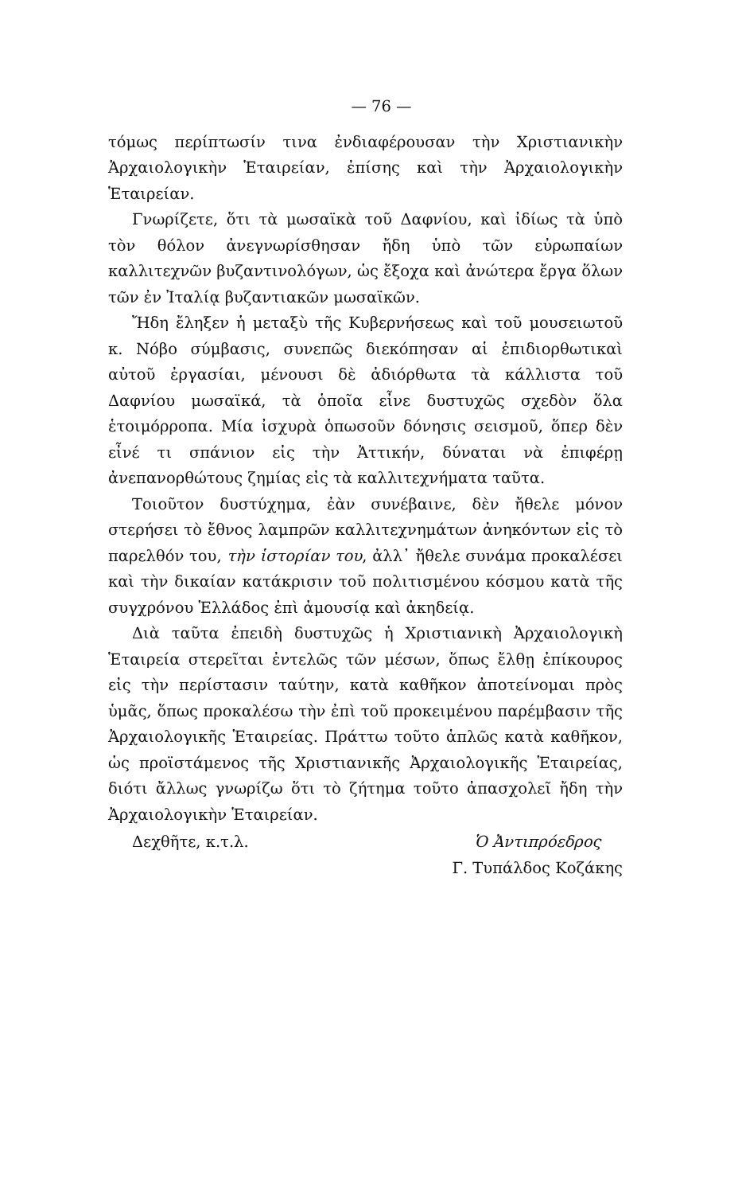— 76 —
τόμως περίπτωσίν τινα ἐνδιαφέρουσαν τὴν Χριστιανικὴν Ἀρχαιολογικὴν Ἑταιρείαν, ἐπίσης καὶ τὴν Ἀρχαιολογικὴν Ἑταιρείαν.
Γνωρίζετε, ὅτι τὰ μωσαϊκὰ τοῦ Δαφνίου, καὶ ἰδίως τὰ ὑπὸ τὸν θόλον ἀνεγνωρίσθησαν ἤδη ὑπὸ τῶν εὐρωπαίων καλλιτεχνῶν βυζαντινολόγων, ὡς ἔξοχα καὶ ἀνώτερα ἔργα ὅλων τῶν ἐν Ἰταλίᾳ βυζαντιακῶν μωσαϊκῶν.
Ἤδη ἔληξεν ἡ μεταξὺ τῆς Κυβερνήσεως καὶ τοῦ μουσειωτοῦ κ. Νόβο σύμβασις, συνεπῶς διεκόπησαν αἱ ἐπιδιορθωτικαὶ αὐτοῦ ἐργασίαι, μένουσι δὲ ἀδιόρθωτα τὰ κάλλιστα τοῦ Δαφνίου μωσαϊκά, τὰ ὁποῖα εἶνε δυστυχῶς σχεδὸν ὅλα ἑτοιμόρροπα. Μία ἰσχυρὰ ὁπωσοῦν δόνησις σεισμοῦ, ὅπερ δὲν εἶνέ τι σπάνιον εἰς τὴν Ἀττικήν, δύναται νὰ ἐπιφέρῃ ἀνεπανορθώτους ζημίας εἰς τὰ καλλιτεχνήματα ταῦτα.
Τοιοῦτον δυστύχημα, ἐὰν συνέβαινε, δὲν ἤθελε μόνον στερήσει τὸ ἔθνος λαμπρῶν καλλιτεχνημάτων ἀνηκόντων εἰς τὸ παρελθόν του, τὴν ἱστορίαν του, ἀλλ᾽ ἤθελε συνάμα προκαλέσει καὶ τὴν δικαίαν κατάκρισιν τοῦ πολιτισμένου κόσμου κατὰ τῆς συγχρόνου Ἑλλάδος ἐπὶ ἀμουσίᾳ καὶ ἀκηδείᾳ.
Διὰ ταῦτα ἐπειδὴ δυστυχῶς ἡ Χριστιανικὴ Ἀρχαιολογικὴ Ἑταιρεία στερεῖται ἐντελῶς τῶν μέσων, ὅπως ἔλθῃ ἐπίκουρος εἰς τὴν περίστασιν ταύτην, κατὰ καθῆκον ἀποτείνομαι πρὸς ὑμᾶς, ὅπως προκαλέσω τὴν ἐπὶ τοῦ προκειμένου παρέμβασιν τῆς Ἀρχαιολογικῆς Ἑταιρείας. Πράττω τοῦτο ἁπλῶς κατὰ καθῆκον, ὡς προϊστάμενος τῆς Χριστιανικῆς Ἀρχαιολογικῆς Ἑταιρείας, διότι ἄλλως γνωρίζω ὅτι τὸ ζήτημα τοῦτο ἀπασχολεῖ ἤδη τὴν Ἀρχαιολογικὴν Ἑταιρείαν.
Δεχθῆτε, κ.τ.λ. Ὁ Ἀντιπρόεδρος
Γ. Τυπάλδος Κοζάκης